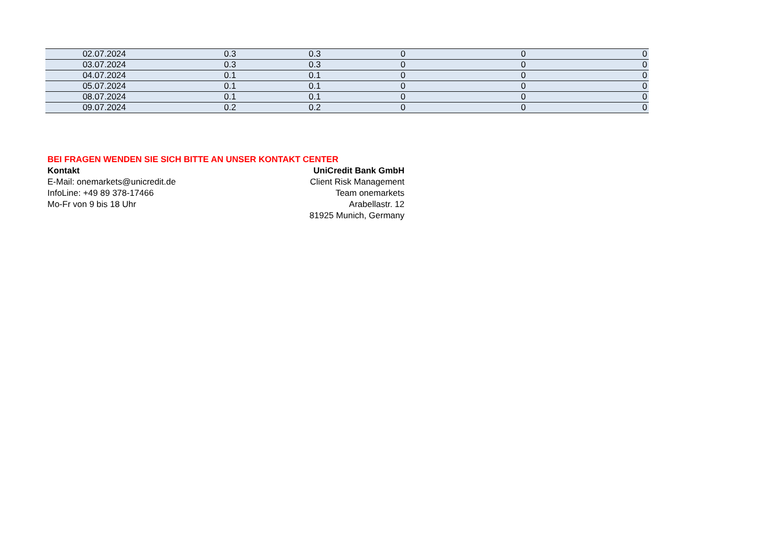| 02.07.2024 | 0.3 | 0.3 | 0 | 0 | 0 |
| 03.07.2024 | 0.3 | 0.3 | 0 | 0 | 0 |
| 04.07.2024 | 0.1 | 0.1 | 0 | 0 | 0 |
| 05.07.2024 | 0.1 | 0.1 | 0 | 0 | 0 |
| 08.07.2024 | 0.1 | 0.1 | 0 | 0 | 0 |
| 09.07.2024 | 0.2 | 0.2 | 0 | 0 | 0 |
BEI FRAGEN WENDEN SIE SICH BITTE AN UNSER KONTAKT CENTER
Kontakt
E-Mail: onemarkets@unicredit.de
InfoLine: +49 89 378-17466
Mo-Fr von 9 bis 18 Uhr
UniCredit Bank GmbH
Client Risk Management
Team onemarkets
Arabellastr. 12
81925 Munich, Germany